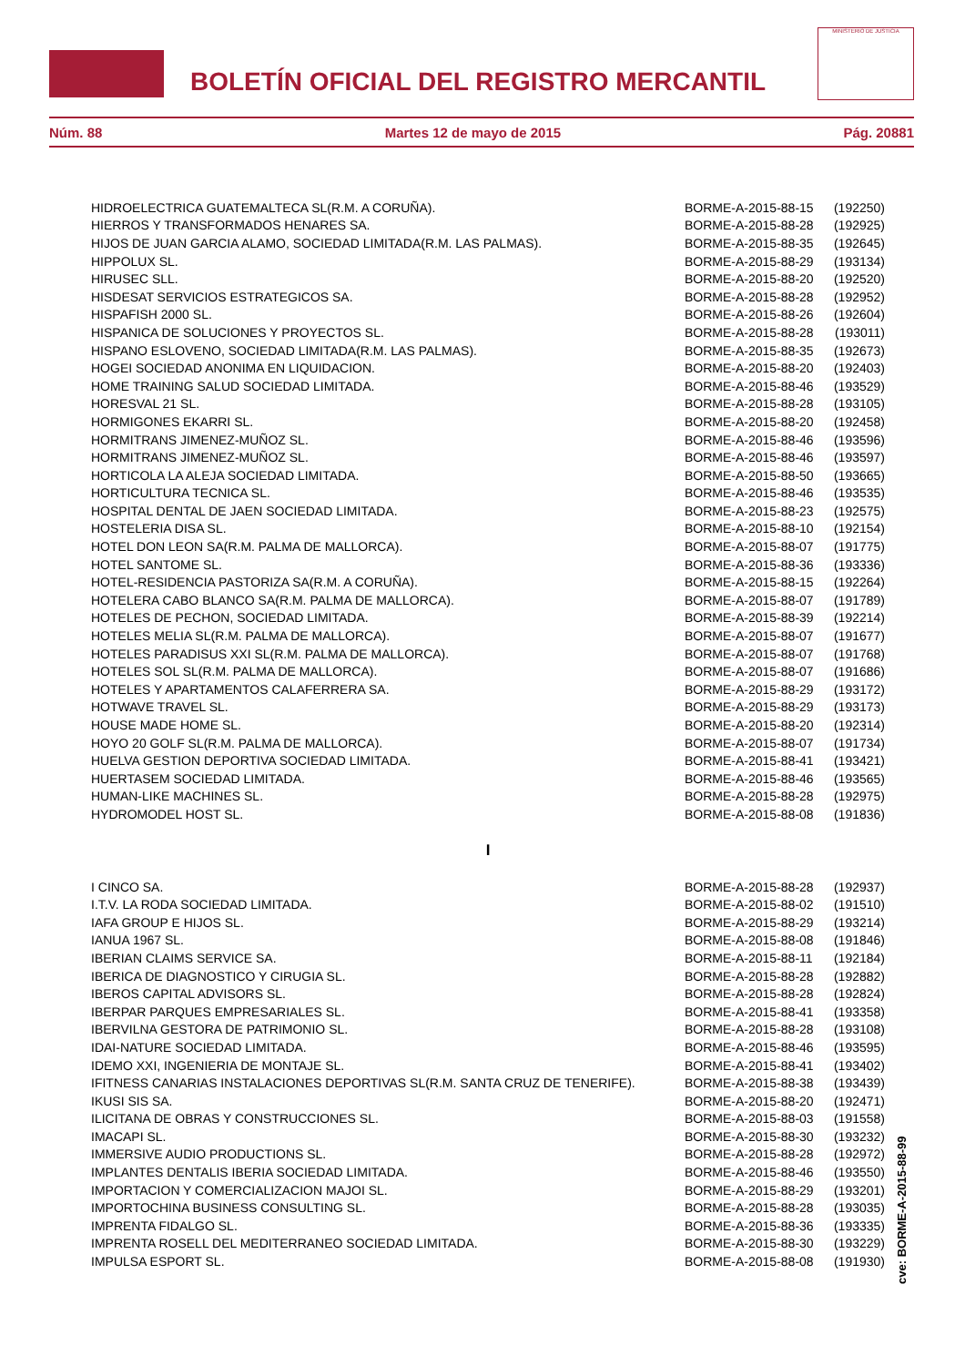BOLETÍN OFICIAL DEL REGISTRO MERCANTIL
MINISTERIO DE JUSTICIA
Núm. 88 Martes 12 de mayo de 2015 Pág. 20881
| HIDROELECTRICA GUATEMALTECA SL(R.M. A CORUÑA). | BORME-A-2015-88-15 | (192250) |
| HIERROS Y TRANSFORMADOS HENARES SA. | BORME-A-2015-88-28 | (192925) |
| HIJOS DE JUAN GARCIA ALAMO, SOCIEDAD LIMITADA(R.M. LAS PALMAS). | BORME-A-2015-88-35 | (192645) |
| HIPPOLUX SL. | BORME-A-2015-88-29 | (193134) |
| HIRUSEC SLL. | BORME-A-2015-88-20 | (192520) |
| HISDESAT SERVICIOS ESTRATEGICOS SA. | BORME-A-2015-88-28 | (192952) |
| HISPAFISH 2000 SL. | BORME-A-2015-88-26 | (192604) |
| HISPANICA DE SOLUCIONES Y PROYECTOS SL. | BORME-A-2015-88-28 | (193011) |
| HISPANO ESLOVENO, SOCIEDAD LIMITADA(R.M. LAS PALMAS). | BORME-A-2015-88-35 | (192673) |
| HOGEI SOCIEDAD ANONIMA EN LIQUIDACION. | BORME-A-2015-88-20 | (192403) |
| HOME TRAINING SALUD SOCIEDAD LIMITADA. | BORME-A-2015-88-46 | (193529) |
| HORESVAL 21 SL. | BORME-A-2015-88-28 | (193105) |
| HORMIGONES EKARRI SL. | BORME-A-2015-88-20 | (192458) |
| HORMITRANS JIMENEZ-MUÑOZ SL. | BORME-A-2015-88-46 | (193596) |
| HORMITRANS JIMENEZ-MUÑOZ SL. | BORME-A-2015-88-46 | (193597) |
| HORTICOLA LA ALEJA SOCIEDAD LIMITADA. | BORME-A-2015-88-50 | (193665) |
| HORTICULTURA TECNICA SL. | BORME-A-2015-88-46 | (193535) |
| HOSPITAL DENTAL DE JAEN SOCIEDAD LIMITADA. | BORME-A-2015-88-23 | (192575) |
| HOSTELERIA DISA SL. | BORME-A-2015-88-10 | (192154) |
| HOTEL DON LEON SA(R.M. PALMA DE MALLORCA). | BORME-A-2015-88-07 | (191775) |
| HOTEL SANTOME SL. | BORME-A-2015-88-36 | (193336) |
| HOTEL-RESIDENCIA PASTORIZA SA(R.M. A CORUÑA). | BORME-A-2015-88-15 | (192264) |
| HOTELERA CABO BLANCO SA(R.M. PALMA DE MALLORCA). | BORME-A-2015-88-07 | (191789) |
| HOTELES DE PECHON, SOCIEDAD LIMITADA. | BORME-A-2015-88-39 | (192214) |
| HOTELES MELIA SL(R.M. PALMA DE MALLORCA). | BORME-A-2015-88-07 | (191677) |
| HOTELES PARADISUS XXI SL(R.M. PALMA DE MALLORCA). | BORME-A-2015-88-07 | (191768) |
| HOTELES SOL SL(R.M. PALMA DE MALLORCA). | BORME-A-2015-88-07 | (191686) |
| HOTELES Y APARTAMENTOS CALAFERRERA SA. | BORME-A-2015-88-29 | (193172) |
| HOTWAVE TRAVEL SL. | BORME-A-2015-88-29 | (193173) |
| HOUSE MADE HOME SL. | BORME-A-2015-88-20 | (192314) |
| HOYO 20 GOLF SL(R.M. PALMA DE MALLORCA). | BORME-A-2015-88-07 | (191734) |
| HUELVA GESTION DEPORTIVA SOCIEDAD LIMITADA. | BORME-A-2015-88-41 | (193421) |
| HUERTASEM SOCIEDAD LIMITADA. | BORME-A-2015-88-46 | (193565) |
| HUMAN-LIKE MACHINES SL. | BORME-A-2015-88-28 | (192975) |
| HYDROMODEL HOST SL. | BORME-A-2015-88-08 | (191836) |
| I | | |
| I CINCO SA. | BORME-A-2015-88-28 | (192937) |
| I.T.V. LA RODA SOCIEDAD LIMITADA. | BORME-A-2015-88-02 | (191510) |
| IAFA GROUP E HIJOS SL. | BORME-A-2015-88-29 | (193214) |
| IANUA 1967 SL. | BORME-A-2015-88-08 | (191846) |
| IBERIAN CLAIMS SERVICE SA. | BORME-A-2015-88-11 | (192184) |
| IBERICA DE DIAGNOSTICO Y CIRUGIA SL. | BORME-A-2015-88-28 | (192882) |
| IBEROS CAPITAL ADVISORS SL. | BORME-A-2015-88-28 | (192824) |
| IBERPAR PARQUES EMPRESARIALES SL. | BORME-A-2015-88-41 | (193358) |
| IBERVILNA GESTORA DE PATRIMONIO SL. | BORME-A-2015-88-28 | (193108) |
| IDAI-NATURE SOCIEDAD LIMITADA. | BORME-A-2015-88-46 | (193595) |
| IDEMO XXI, INGENIERIA DE MONTAJE SL. | BORME-A-2015-88-41 | (193402) |
| IFITNESS CANARIAS INSTALACIONES DEPORTIVAS SL(R.M. SANTA CRUZ DE TENERIFE). | BORME-A-2015-88-38 | (193439) |
| IKUSI SIS SA. | BORME-A-2015-88-20 | (192471) |
| ILICITANA DE OBRAS Y CONSTRUCCIONES SL. | BORME-A-2015-88-03 | (191558) |
| IMACAPI SL. | BORME-A-2015-88-30 | (193232) |
| IMMERSIVE AUDIO PRODUCTIONS SL. | BORME-A-2015-88-28 | (192972) |
| IMPLANTES DENTALIS IBERIA SOCIEDAD LIMITADA. | BORME-A-2015-88-46 | (193550) |
| IMPORTACION Y COMERCIALIZACION MAJOI SL. | BORME-A-2015-88-29 | (193201) |
| IMPORTOCHINA BUSINESS CONSULTING SL. | BORME-A-2015-88-28 | (193035) |
| IMPRENTA FIDALGO SL. | BORME-A-2015-88-36 | (193335) |
| IMPRENTA ROSELL DEL MEDITERRANEO SOCIEDAD LIMITADA. | BORME-A-2015-88-30 | (193229) |
| IMPULSA ESPORT SL. | BORME-A-2015-88-08 | (191930) |
cve: BORME-A-2015-88-99